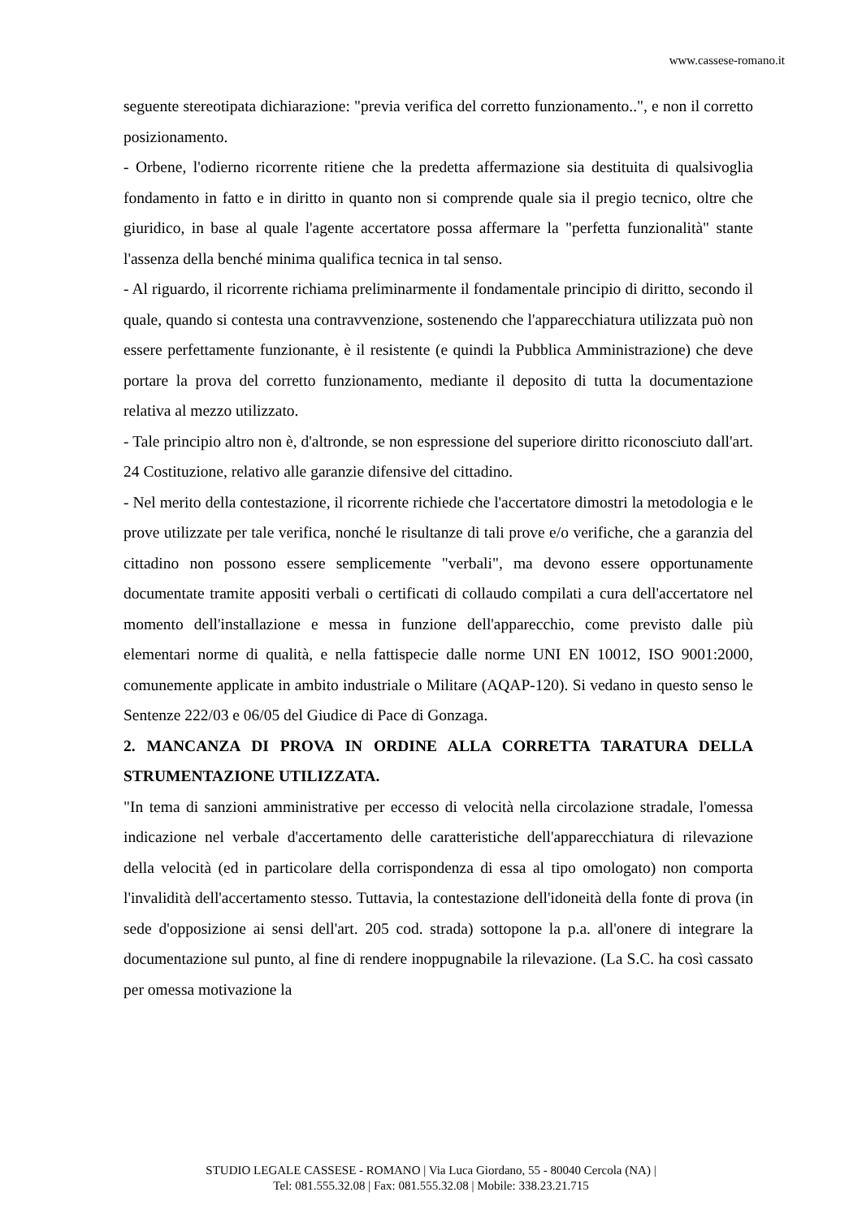www.cassese-romano.it
seguente stereotipata dichiarazione: "previa verifica del corretto funzionamento..", e non il corretto posizionamento.
- Orbene, l'odierno ricorrente ritiene che la predetta affermazione sia destituita di qualsivoglia fondamento in fatto e in diritto in quanto non si comprende quale sia il pregio tecnico, oltre che giuridico, in base al quale l'agente accertatore possa affermare la "perfetta funzionalità" stante l'assenza della benché minima qualifica tecnica in tal senso.
- Al riguardo, il ricorrente richiama preliminarmente il fondamentale principio di diritto, secondo il quale, quando si contesta una contravvenzione, sostenendo che l'apparecchiatura utilizzata può non essere perfettamente funzionante, è il resistente (e quindi la Pubblica Amministrazione) che deve portare la prova del corretto funzionamento, mediante il deposito di tutta la documentazione relativa al mezzo utilizzato.
- Tale principio altro non è, d'altronde, se non espressione del superiore diritto riconosciuto dall'art. 24 Costituzione, relativo alle garanzie difensive del cittadino.
- Nel merito della contestazione, il ricorrente richiede che l'accertatore dimostri la metodologia e le prove utilizzate per tale verifica, nonché le risultanze di tali prove e/o verifiche, che a garanzia del cittadino non possono essere semplicemente "verbali", ma devono essere opportunamente documentate tramite appositi verbali o certificati di collaudo compilati a cura dell'accertatore nel momento dell'installazione e messa in funzione dell'apparecchio, come previsto dalle più elementari norme di qualità, e nella fattispecie dalle norme UNI EN 10012, ISO 9001:2000, comunemente applicate in ambito industriale o Militare (AQAP-120). Si vedano in questo senso le Sentenze 222/03 e 06/05 del Giudice di Pace di Gonzaga.
2. MANCANZA DI PROVA IN ORDINE ALLA CORRETTA TARATURA DELLA STRUMENTAZIONE UTILIZZATA.
"In tema di sanzioni amministrative per eccesso di velocità nella circolazione stradale, l'omessa indicazione nel verbale d'accertamento delle caratteristiche dell'apparecchiatura di rilevazione della velocità (ed in particolare della corrispondenza di essa al tipo omologato) non comporta l'invalidità dell'accertamento stesso. Tuttavia, la contestazione dell'idoneità della fonte di prova (in sede d'opposizione ai sensi dell'art. 205 cod. strada) sottopone la p.a. all'onere di integrare la documentazione sul punto, al fine di rendere inoppugnabile la rilevazione. (La S.C. ha così cassato per omessa motivazione la
STUDIO LEGALE CASSESE - ROMANO | Via Luca Giordano, 55 - 80040 Cercola (NA) |
Tel: 081.555.32.08 | Fax: 081.555.32.08 | Mobile: 338.23.21.715